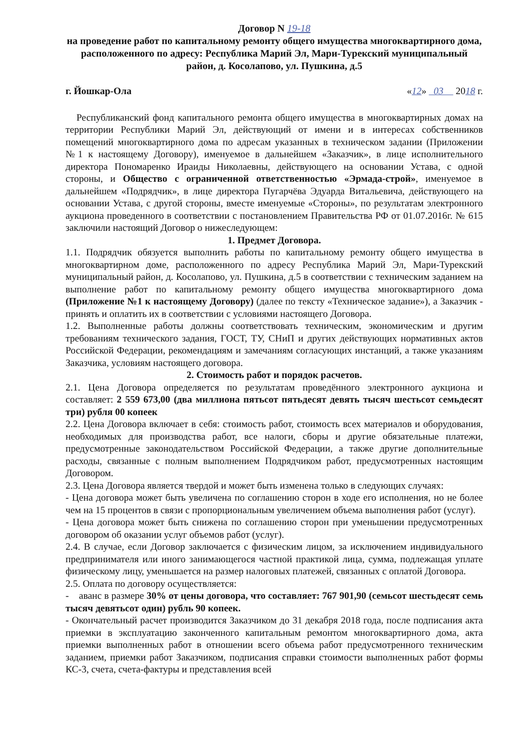Договор N 19-18
на проведение работ по капитальному ремонту общего имущества многоквартирного дома, расположенного по адресу: Республика Марий Эл, Мари-Турекский муниципальный район, д. Косолапово, ул. Пушкина, д.5
г. Йошкар-Ола «12» 03 2018 г.
Республиканский фонд капитального ремонта общего имущества в многоквартирных домах на территории Республики Марий Эл, действующий от имени и в интересах собственников помещений многоквартирного дома по адресам указанных в техническом задании (Приложении №1 к настоящему Договору), именуемое в дальнейшем «Заказчик», в лице исполнительного директора Пономаренко Ираиды Николаевны, действующего на основании Устава, с одной стороны, и Общество с ограниченной ответственностью «Эрмада-строй», именуемое в дальнейшем «Подрядчик», в лице директора Пугарчёва Эдуарда Витальевича, действующего на основании Устава, с другой стороны, вместе именуемые «Стороны», по результатам электронного аукциона проведенного в соответствии с постановлением Правительства РФ от 01.07.2016г. № 615 заключили настоящий Договор о нижеследующем:
1. Предмет Договора.
1.1. Подрядчик обязуется выполнить работы по капитальному ремонту общего имущества в многоквартирном доме, расположенного по адресу Республика Марий Эл, Мари-Турекский муниципальный район, д. Косолапово, ул. Пушкина, д.5 в соответствии с техническим заданием на выполнение работ по капитальному ремонту общего имущества многоквартирного дома (Приложение №1 к настоящему Договору) (далее по тексту «Техническое задание»), а Заказчик - принять и оплатить их в соответствии с условиями настоящего Договора.
1.2. Выполненные работы должны соответствовать техническим, экономическим и другим требованиям технического задания, ГОСТ, ТУ, СНиП и других действующих нормативных актов Российской Федерации, рекомендациям и замечаниям согласующих инстанций, а также указаниям Заказчика, условиям настоящего договора.
2. Стоимость работ и порядок расчетов.
2.1. Цена Договора определяется по результатам проведённого электронного аукциона и составляет: 2 559 673,00 (два миллиона пятьсот пятьдесят девять тысяч шестьсот семьдесят три) рубля 00 копеек
2.2. Цена Договора включает в себя: стоимость работ, стоимость всех материалов и оборудования, необходимых для производства работ, все налоги, сборы и другие обязательные платежи, предусмотренные законодательством Российской Федерации, а также другие дополнительные расходы, связанные с полным выполнением Подрядчиком работ, предусмотренных настоящим Договором.
2.3. Цена Договора является твердой и может быть изменена только в следующих случаях:
- Цена договора может быть увеличена по соглашению сторон в ходе его исполнения, но не более чем на 15 процентов в связи с пропорциональным увеличением объема выполнения работ (услуг).
- Цена договора может быть снижена по соглашению сторон при уменьшении предусмотренных договором об оказании услуг объемов работ (услуг).
2.4. В случае, если Договор заключается с физическим лицом, за исключением индивидуального предпринимателя или иного занимающегося частной практикой лица, сумма, подлежащая уплате физическому лицу, уменьшается на размер налоговых платежей, связанных с оплатой Договора.
2.5. Оплата по договору осуществляется:
- аванс в размере 30% от цены договора, что составляет: 767 901,90 (семьсот шестьдесят семь тысяч девятьсот один) рубль 90 копеек.
- Окончательный расчет производится Заказчиком до 31 декабря 2018 года, после подписания акта приемки в эксплуатацию законченного капитальным ремонтом многоквартирного дома, акта приемки выполненных работ в отношении всего объема работ предусмотренного техническим заданием, приемки работ Заказчиком, подписания справки стоимости выполненных работ формы КС-3, счета, счета-фактуры и представления всей